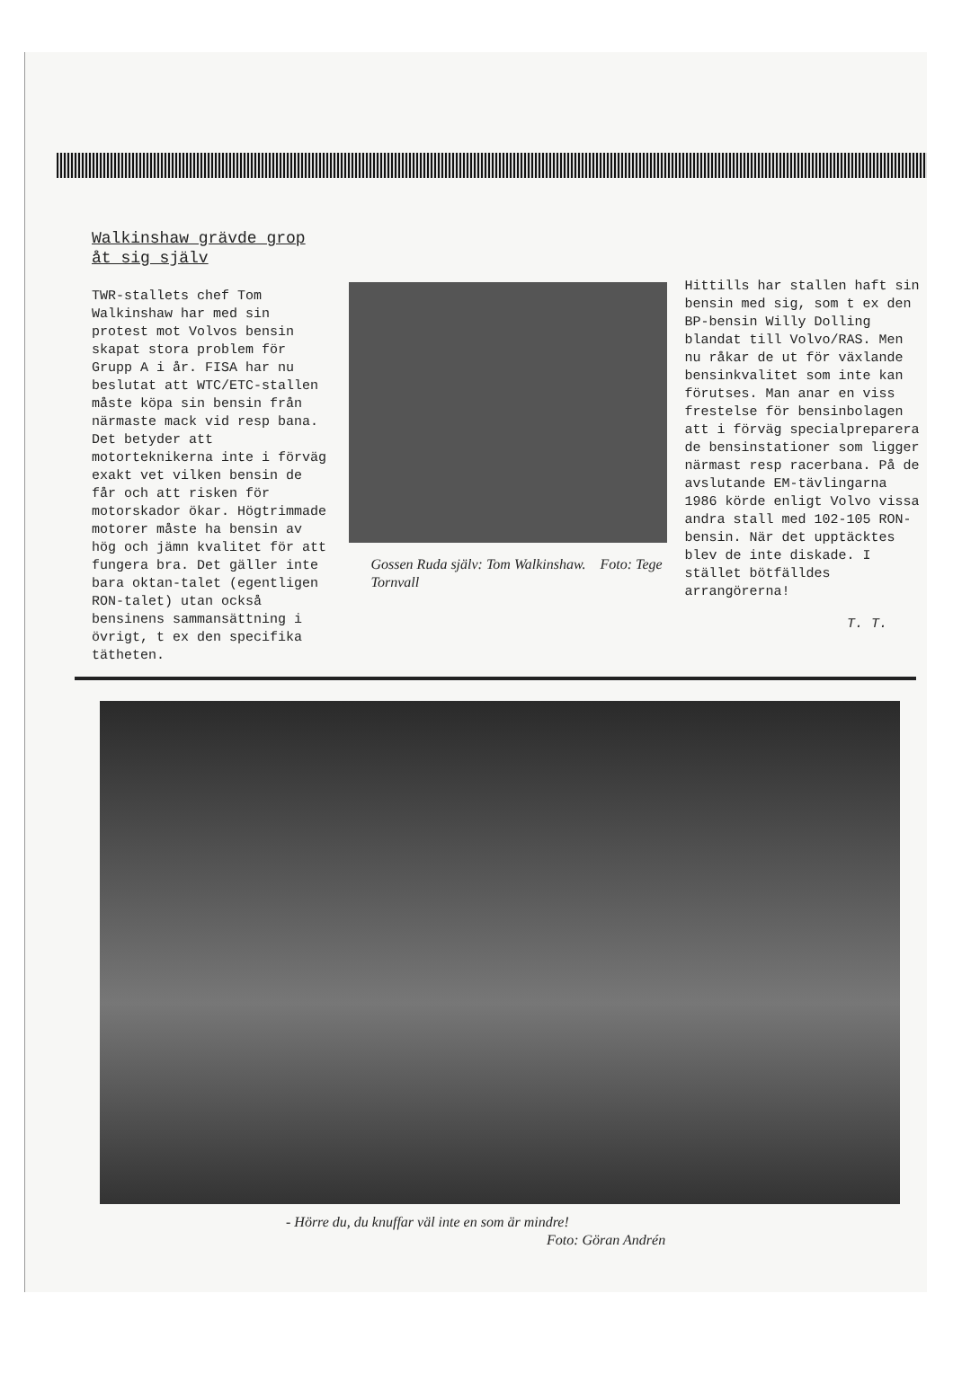Walkinshaw grävde grop åt sig själv
TWR-stallets chef Tom Walkinshaw har med sin protest mot Volvos bensin skapat stora problem för Grupp A i år. FISA har nu beslutat att WTC/ETC-stallen måste köpa sin bensin från närmaste mack vid resp bana. Det betyder att motorteknikerna inte i förväg exakt vet vilken bensin de får och att risken för motorskador ökar. Högtrimmade motorer måste ha bensin av hög och jämn kvalitet för att fungera bra. Det gäller inte bara oktan-talet (egentligen RON-talet) utan också bensinens sammansättning i övrigt, t ex den specifika tätheten.
Gossen Ruda själv: Tom Walkinshaw. Foto: Tege Tornvall
Hittills har stallen haft sin bensin med sig, som t ex den BP-bensin Willy Dolling blandat till Volvo/RAS. Men nu råkar de ut för växlande bensinkvalitet som inte kan förutses. Man anar en viss frestelse för bensinbolagen att i förväg specialpreparera de bensinstationer som ligger närmast resp racerbana. På de avslutande EM-tävlingarna 1986 körde enligt Volvo vissa andra stall med 102-105 RON-bensin. När det upptäcktes blev de inte diskade. I stället bötfälldes arrangörerna!
T. T.
- Hörre du, du knuffar väl inte en som är mindre!
Foto: Göran Andrén